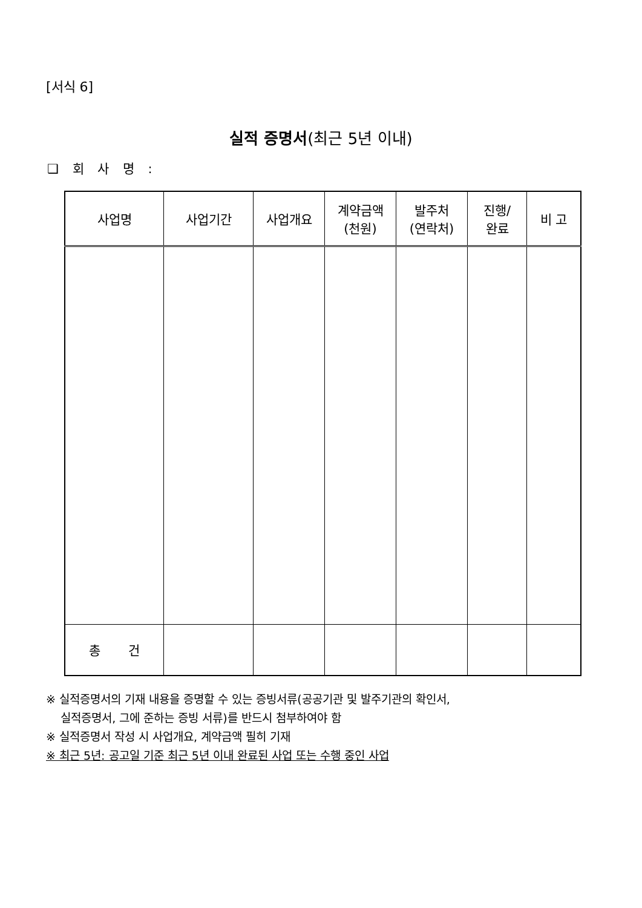[서식 6]
실적 증명서(최근 5년 이내)
❑ 회 사 명 :
| 사업명 | 사업기간 | 사업개요 | 계약금액 (천원) | 발주처 (연락처) | 진행/ 완료 | 비 고 |
| --- | --- | --- | --- | --- | --- | --- |
| 총 건 | | | | | | |
※ 실적증명서의 기재 내용을 증명할 수 있는 증빙서류(공공기관 및 발주기관의 확인서,
실적증명서, 그에 준하는 증빙 서류)를 반드시 첨부하여야 함
※ 실적증명서 작성 시 사업개요, 계약금액 필히 기재
※ 최근 5년: 공고일 기준 최근 5년 이내 완료된 사업 또는 수행 중인 사업